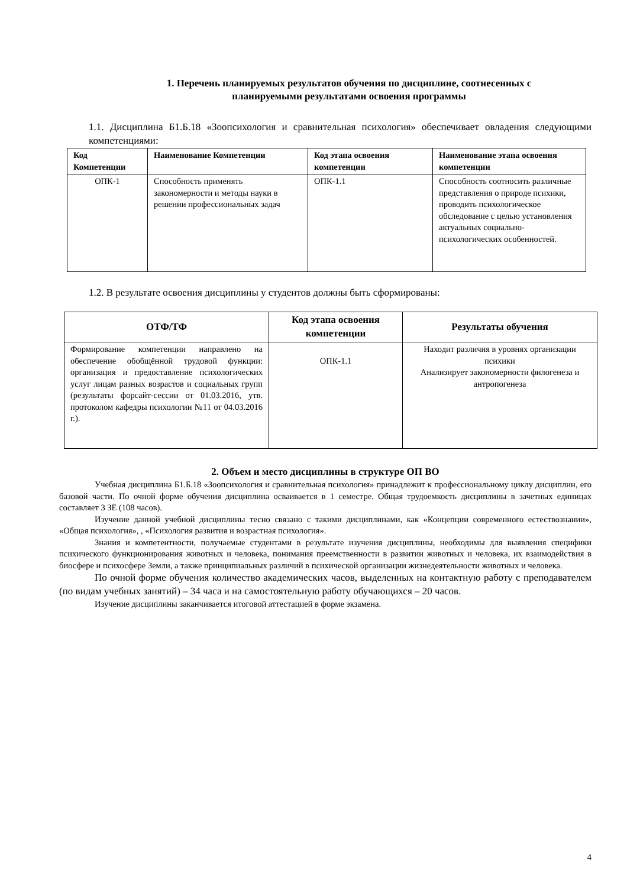1. Перечень планируемых результатов обучения по дисциплине, соотнесенных с
планируемыми результатами освоения программы
1.1. Дисциплина Б1.Б.18 «Зоопсихология и сравнительная психология» обеспечивает овладения следующими компетенциями:
| Код Компетенции | Наименование Компетенции | Код этапа освоения компетенции | Наименование этапа освоения компетенции |
| --- | --- | --- | --- |
| ОПК-1 | Способность применять закономерности и методы науки в решении профессиональных задач | ОПК-1.1 | Способность соотносить различные представления о природе психики, проводить психологическое обследование с целью установления актуальных социально-психологических особенностей. |
1.2. В результате освоения дисциплины у студентов должны быть сформированы:
| ОТФ/ТФ | Код этапа освоения компетенции | Результаты обучения |
| --- | --- | --- |
| Формирование компетенции направлено на обеспечение обобщённой трудовой функции: организация и предоставление психологических услуг лицам разных возрастов и социальных групп (результаты форсайт-сессии от 01.03.2016, утв. протоколом кафедры психологии №11 от 04.03.2016 г.). | ОПК-1.1 | Находит различия в уровнях организации психики Анализирует закономерности филогенеза и антропогенеза |
2. Объем и место дисциплины в структуре ОП ВО
Учебная дисциплина Б1.Б.18 «Зоопсихология и сравнительная психология» принадлежит к профессиональному циклу дисциплин, его базовой части. По очной форме обучения дисциплина осваивается в 1 семестре. Общая трудоемкость дисциплины в зачетных единицах составляет 3 ЗЕ (108 часов).
Изучение данной учебной дисциплины тесно связано с такими дисциплинами, как «Концепции современного естествознании», «Общая психология», , «Психология развития и возрастная психология».
Знания и компетентности, получаемые студентами в результате изучения дисциплины, необходимы для выявления специфики психического функционирования животных и человека, понимания преемственности в развитии животных и человека, их взаимодействия в биосфере и психосфере Земли, а также принципиальных различий в психической организации жизнедеятельности животных и человека.
По очной форме обучения количество академических часов, выделенных на контактную работу с преподавателем (по видам учебных занятий) – 34 часа и на самостоятельную работу обучающихся – 20 часов.
Изучение дисциплины заканчивается итоговой аттестацией в форме экзамена.
4